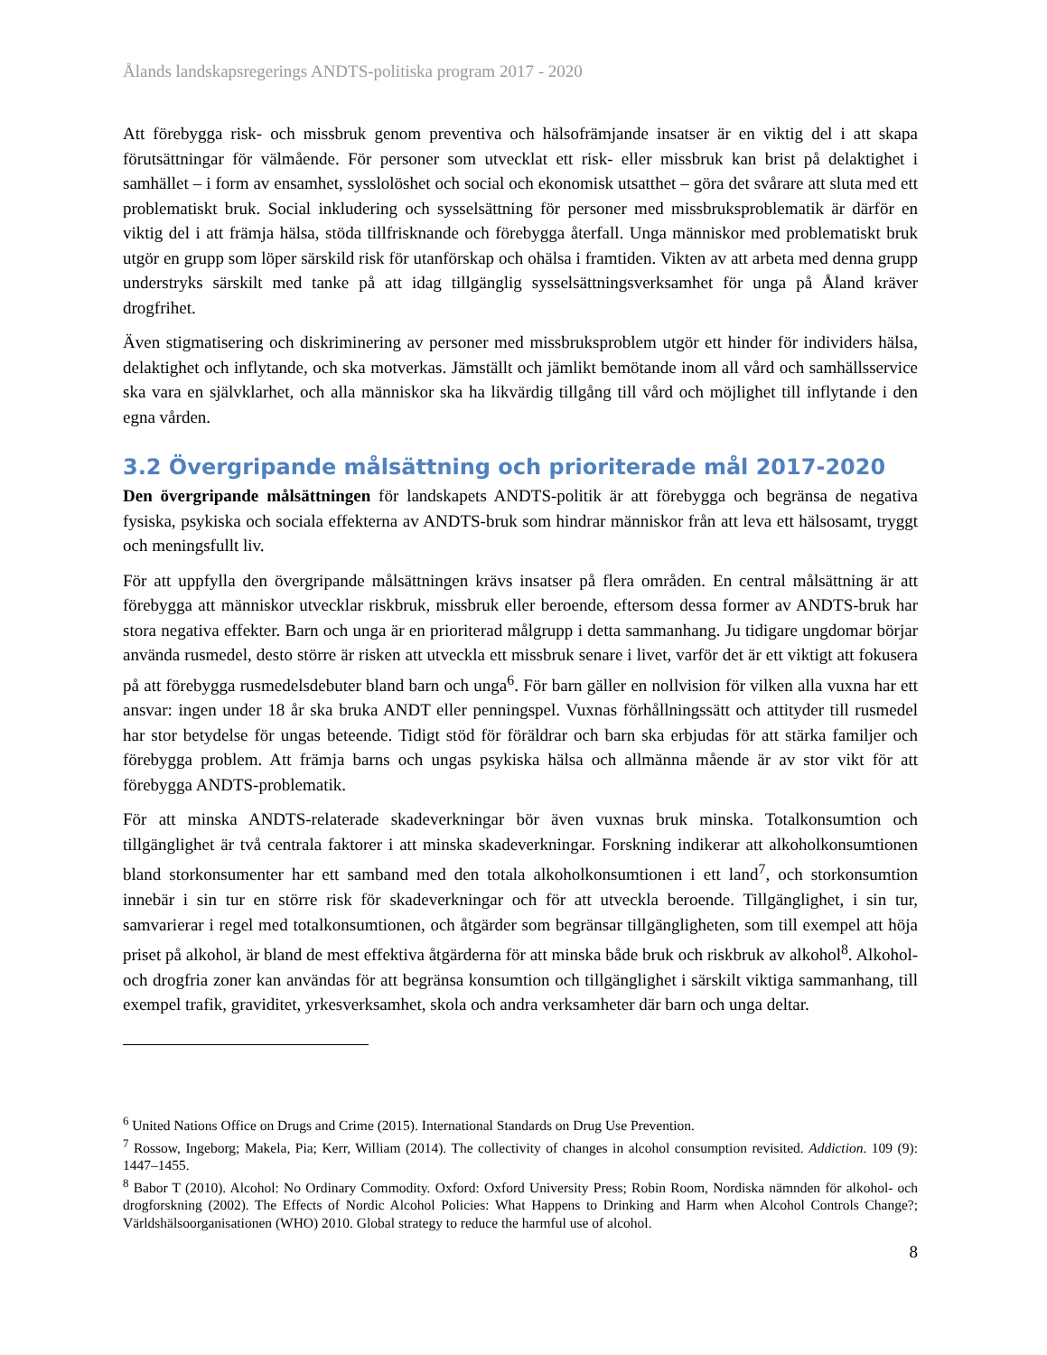Ålands landskapsregerings ANDTS-politiska program 2017 - 2020
Att förebygga risk- och missbruk genom preventiva och hälsofrämjande insatser är en viktig del i att skapa förutsättningar för välmående. För personer som utvecklat ett risk- eller missbruk kan brist på delaktighet i samhället – i form av ensamhet, sysslolöshet och social och ekonomisk utsatthet – göra det svårare att sluta med ett problematiskt bruk. Social inkludering och sysselsättning för personer med missbruksproblematik är därför en viktig del i att främja hälsa, stöda tillfrisknande och förebygga återfall. Unga människor med problematiskt bruk utgör en grupp som löper särskild risk för utanförskap och ohälsa i framtiden. Vikten av att arbeta med denna grupp understryks särskilt med tanke på att idag tillgänglig sysselsättningsverksamhet för unga på Åland kräver drogfrihet.
Även stigmatisering och diskriminering av personer med missbruksproblem utgör ett hinder för individers hälsa, delaktighet och inflytande, och ska motverkas. Jämställt och jämlikt bemötande inom all vård och samhällsservice ska vara en självklarhet, och alla människor ska ha likvärdig tillgång till vård och möjlighet till inflytande i den egna vården.
3.2 Övergripande målsättning och prioriterade mål 2017-2020
Den övergripande målsättningen för landskapets ANDTS-politik är att förebygga och begränsa de negativa fysiska, psykiska och sociala effekterna av ANDTS-bruk som hindrar människor från att leva ett hälsosamt, tryggt och meningsfullt liv.
För att uppfylla den övergripande målsättningen krävs insatser på flera områden. En central målsättning är att förebygga att människor utvecklar riskbruk, missbruk eller beroende, eftersom dessa former av ANDTS-bruk har stora negativa effekter. Barn och unga är en prioriterad målgrupp i detta sammanhang. Ju tidigare ungdomar börjar använda rusmedel, desto större är risken att utveckla ett missbruk senare i livet, varför det är ett viktigt att fokusera på att förebygga rusmedelsdebuter bland barn och unga<sup>6</sup>. För barn gäller en nollvision för vilken alla vuxna har ett ansvar: ingen under 18 år ska bruka ANDT eller penningspel. Vuxnas förhållningssätt och attityder till rusmedel har stor betydelse för ungas beteende. Tidigt stöd för föräldrar och barn ska erbjudas för att stärka familjer och förebygga problem. Att främja barns och ungas psykiska hälsa och allmänna mående är av stor vikt för att förebygga ANDTS-problematik.
För att minska ANDTS-relaterade skadeverkningar bör även vuxnas bruk minska. Totalkonsumtion och tillgänglighet är två centrala faktorer i att minska skadeverkningar. Forskning indikerar att alkoholkonsumtionen bland storkonsumenter har ett samband med den totala alkoholkonsumtionen i ett land<sup>7</sup>, och storkonsumtion innebär i sin tur en större risk för skadeverkningar och för att utveckla beroende. Tillgänglighet, i sin tur, samvarierar i regel med totalkonsumtionen, och åtgärder som begränsar tillgängligheten, som till exempel att höja priset på alkohol, är bland de mest effektiva åtgärderna för att minska både bruk och riskbruk av alkohol<sup>8</sup>. Alkohol- och drogfria zoner kan användas för att begränsa konsumtion och tillgänglighet i särskilt viktiga sammanhang, till exempel trafik, graviditet, yrkesverksamhet, skola och andra verksamheter där barn och unga deltar.
<sup>6</sup> United Nations Office on Drugs and Crime (2015). International Standards on Drug Use Prevention.
<sup>7</sup> Rossow, Ingeborg; Makela, Pia; Kerr, William (2014). The collectivity of changes in alcohol consumption revisited. Addiction. 109 (9): 1447–1455.
<sup>8</sup> Babor T (2010). Alcohol: No Ordinary Commodity. Oxford: Oxford University Press; Robin Room, Nordiska nämnden för alkohol- och drogforskning (2002). The Effects of Nordic Alcohol Policies: What Happens to Drinking and Harm when Alcohol Controls Change?; Världshälsoorganisationen (WHO) 2010. Global strategy to reduce the harmful use of alcohol.
8